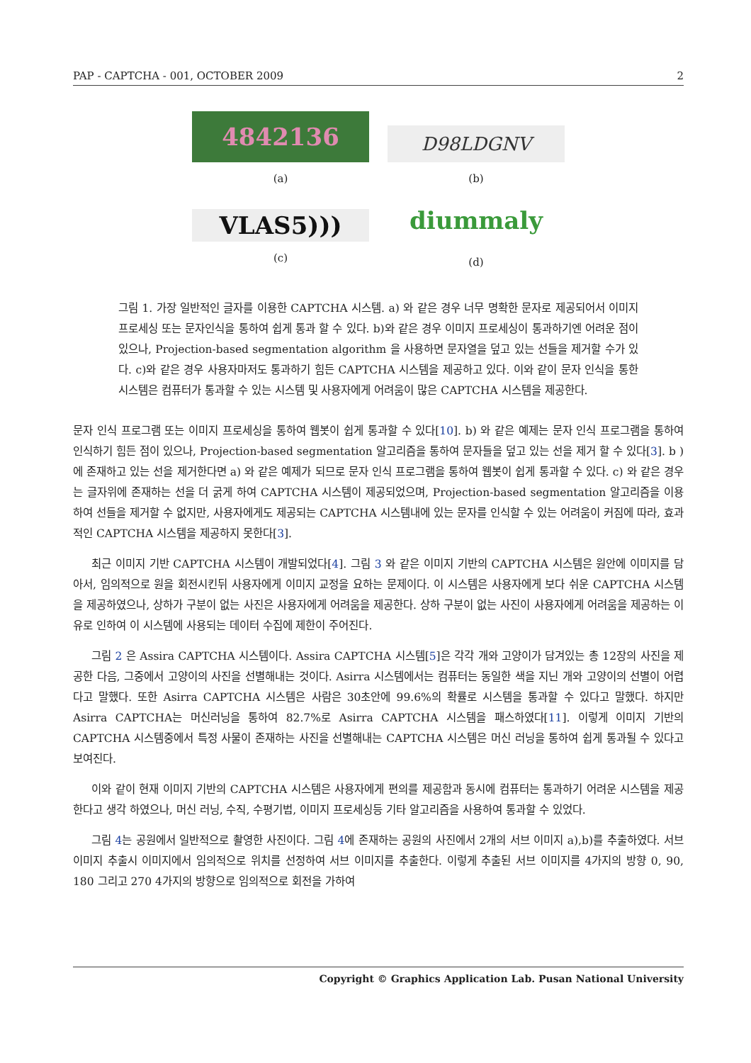PAP - CAPTCHA - 001, OCTOBER 2009 2
4842136
(a)
D98LDGNV
(b)
VLAS5)))
(c)
diummaly
(d)
그림 1. 가장 일반적인 글자를 이용한 CAPTCHA 시스템. a) 와 같은 경우 너무 명확한 문자로 제공되어서 이미지 프로세싱 또는 문자인식을 통하여 쉽게 통과 할 수 있다. b)와 같은 경우 이미지 프로세싱이 통과하기엔 어려운 점이 있으나, Projection-based segmentation algorithm 을 사용하면 문자열을 덮고 있는 선들을 제거할 수가 있다. c)와 같은 경우 사용자마저도 통과하기 힘든 CAPTCHA 시스템을 제공하고 있다. 이와 같이 문자 인식을 통한 시스템은 컴퓨터가 통과할 수 있는 시스템 및 사용자에게 어려움이 많은 CAPTCHA 시스템을 제공한다.
문자 인식 프로그램 또는 이미지 프로세싱을 통하여 웹봇이 쉽게 통과할 수 있다[10]. b) 와 같은 예제는 문자 인식 프로그램을 통하여 인식하기 힘든 점이 있으나, Projection-based segmentation 알고리즘을 통하여 문자들을 덮고 있는 선을 제거 할 수 있다[3]. b ) 에 존재하고 있는 선을 제거한다면 a) 와 같은 예제가 되므로 문자 인식 프로그램을 통하여 웹봇이 쉽게 통과할 수 있다. c) 와 같은 경우는 글자위에 존재하는 선을 더 굵게 하여 CAPTCHA 시스템이 제공되었으며, Projection-based segmentation 알고리즘을 이용하여 선들을 제거할 수 없지만, 사용자에게도 제공되는 CAPTCHA 시스템내에 있는 문자를 인식할 수 있는 어려움이 커짐에 따라, 효과적인 CAPTCHA 시스템을 제공하지 못한다[3].
최근 이미지 기반 CAPTCHA 시스템이 개발되었다[4]. 그림 3 와 같은 이미지 기반의 CAPTCHA 시스템은 원안에 이미지를 담아서, 임의적으로 원을 회전시킨뒤 사용자에게 이미지 교정을 요하는 문제이다. 이 시스템은 사용자에게 보다 쉬운 CAPTCHA 시스템을 제공하였으나, 상하가 구분이 없는 사진은 사용자에게 어려움을 제공한다. 상하 구분이 없는 사진이 사용자에게 어려움을 제공하는 이유로 인하여 이 시스템에 사용되는 데이터 수집에 제한이 주어진다.
그림 2 은 Assira CAPTCHA 시스템이다. Assira CAPTCHA 시스템[5]은 각각 개와 고양이가 담겨있는 총 12장의 사진을 제공한 다음, 그중에서 고양이의 사진을 선별해내는 것이다. Asirra 시스템에서는 컴퓨터는 동일한 색을 지닌 개와 고양이의 선별이 어렵다고 말했다. 또한 Asirra CAPTCHA 시스템은 사람은 30초안에 99.6%의 확률로 시스템을 통과할 수 있다고 말했다. 하지만 Asirra CAPTCHA는 머신러닝을 통하여 82.7%로 Asirra CAPTCHA 시스템을 패스하였다[11]. 이렇게 이미지 기반의 CAPTCHA 시스템중에서 특정 사물이 존재하는 사진을 선별해내는 CAPTCHA 시스템은 머신 러닝을 통하여 쉽게 통과될 수 있다고 보여진다.
이와 같이 현재 이미지 기반의 CAPTCHA 시스템은 사용자에게 편의를 제공함과 동시에 컴퓨터는 통과하기 어려운 시스템을 제공한다고 생각 하였으나, 머신 러닝, 수직, 수평기법, 이미지 프로세싱등 기타 알고리즘을 사용하여 통과할 수 있었다.
그림 4는 공원에서 일반적으로 촬영한 사진이다. 그림 4에 존재하는 공원의 사진에서 2개의 서브 이미지 a),b)를 추출하였다. 서브 이미지 추출시 이미지에서 임의적으로 위치를 선정하여 서브 이미지를 추출한다. 이렇게 추출된 서브 이미지를 4가지의 방향 0, 90, 180 그리고 270 4가지의 방향으로 임의적으로 회전을 가하여
Copyright © Graphics Application Lab. Pusan National University